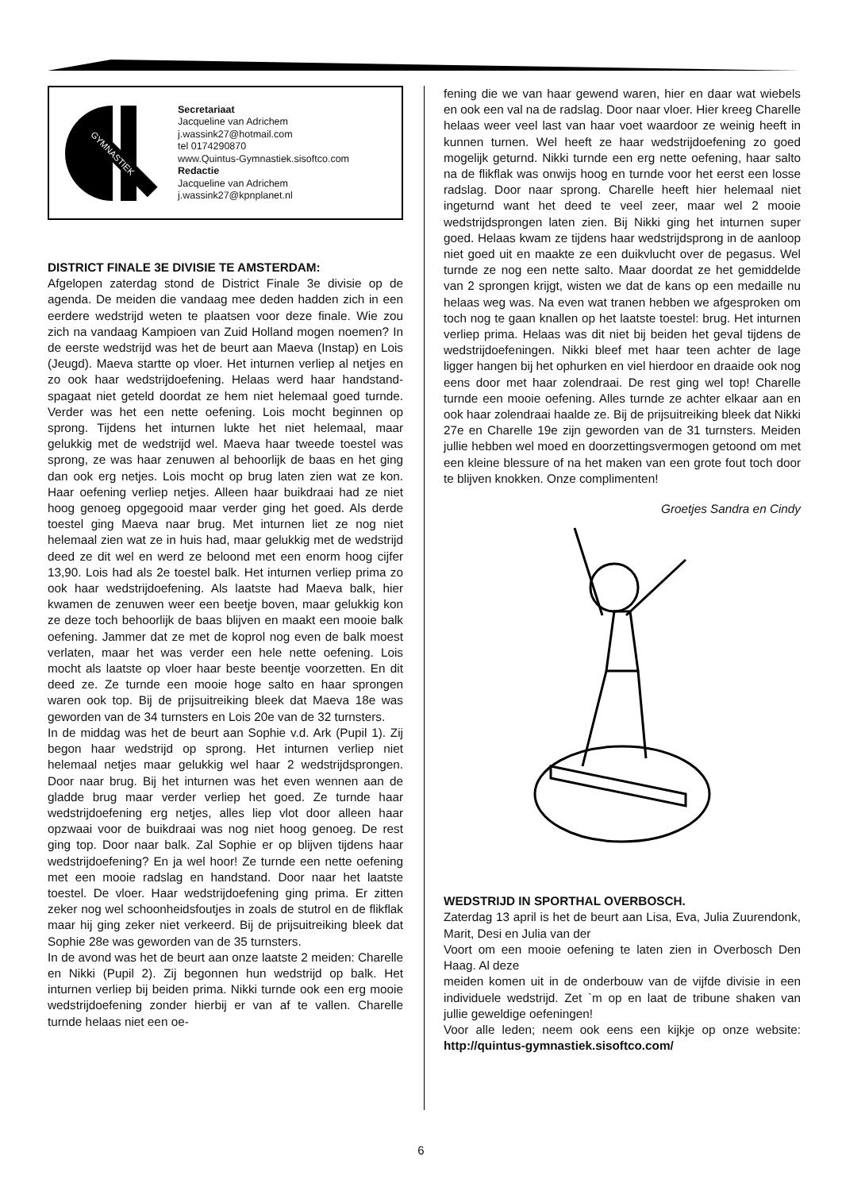GYMNASTIEK
Secretariaat
Jacqueline van Adrichem
j.wassink27@hotmail.com
tel 0174290870
www.Quintus-Gymnastiek.sisoftco.com
Redactie
Jacqueline van Adrichem
j.wassink27@kpnplanet.nl
DISTRICT FINALE 3E DIVISIE TE AMSTERDAM:
Afgelopen zaterdag stond de District Finale 3e divisie op de agenda. De meiden die vandaag mee deden hadden zich in een eerdere wedstrijd weten te plaatsen voor deze finale. Wie zou zich na vandaag Kampioen van Zuid Holland mogen noemen? In de eerste wedstrijd was het de beurt aan Maeva (Instap) en Lois (Jeugd). Maeva startte op vloer. Het inturnen verliep al netjes en zo ook haar wedstrijdoefening. Helaas werd haar handstand-spagaat niet geteld doordat ze hem niet helemaal goed turnde. Verder was het een nette oefening. Lois mocht beginnen op sprong. Tijdens het inturnen lukte het niet helemaal, maar gelukkig met de wedstrijd wel. Maeva haar tweede toestel was sprong, ze was haar zenuwen al behoorlijk de baas en het ging dan ook erg netjes. Lois mocht op brug laten zien wat ze kon. Haar oefening verliep netjes. Alleen haar buikdraai had ze niet hoog genoeg opgegooid maar verder ging het goed. Als derde toestel ging Maeva naar brug. Met inturnen liet ze nog niet helemaal zien wat ze in huis had, maar gelukkig met de wedstrijd deed ze dit wel en werd ze beloond met een enorm hoog cijfer 13,90. Lois had als 2e toestel balk. Het inturnen verliep prima zo ook haar wedstrijdoefening. Als laatste had Maeva balk, hier kwamen de zenuwen weer een beetje boven, maar gelukkig kon ze deze toch behoorlijk de baas blijven en maakt een mooie balk oefening. Jammer dat ze met de koprol nog even de balk moest verlaten, maar het was verder een hele nette oefening. Lois mocht als laatste op vloer haar beste beentje voorzetten. En dit deed ze. Ze turnde een mooie hoge salto en haar sprongen waren ook top. Bij de prijsuitreiking bleek dat Maeva 18e was geworden van de 34 turnsters en Lois 20e van de 32 turnsters.
In de middag was het de beurt aan Sophie v.d. Ark (Pupil 1). Zij begon haar wedstrijd op sprong. Het inturnen verliep niet helemaal netjes maar gelukkig wel haar 2 wedstrijdsprongen. Door naar brug. Bij het inturnen was het even wennen aan de gladde brug maar verder verliep het goed. Ze turnde haar wedstrijdoefening erg netjes, alles liep vlot door alleen haar opzwaai voor de buikdraai was nog niet hoog genoeg. De rest ging top. Door naar balk. Zal Sophie er op blijven tijdens haar wedstrijdoefening? En ja wel hoor! Ze turnde een nette oefening met een mooie radslag en handstand. Door naar het laatste toestel. De vloer. Haar wedstrijdoefening ging prima. Er zitten zeker nog wel schoonheidsfoutjes in zoals de stutrol en de flikflak maar hij ging zeker niet verkeerd. Bij de prijsuitreiking bleek dat Sophie 28e was geworden van de 35 turnsters.
In de avond was het de beurt aan onze laatste 2 meiden: Charelle en Nikki (Pupil 2). Zij begonnen hun wedstrijd op balk. Het inturnen verliep bij beiden prima. Nikki turnde ook een erg mooie wedstrijdoefening zonder hierbij er van af te vallen. Charelle turnde helaas niet een oe-
fening die we van haar gewend waren, hier en daar wat wiebels en ook een val na de radslag. Door naar vloer. Hier kreeg Charelle helaas weer veel last van haar voet waardoor ze weinig heeft in kunnen turnen. Wel heeft ze haar wedstrijdoefening zo goed mogelijk geturnd. Nikki turnde een erg nette oefening, haar salto na de flikflak was onwijs hoog en turnde voor het eerst een losse radslag. Door naar sprong. Charelle heeft hier helemaal niet ingeturnd want het deed te veel zeer, maar wel 2 mooie wedstrijdsprongen laten zien. Bij Nikki ging het inturnen super goed. Helaas kwam ze tijdens haar wedstrijdsprong in de aanloop niet goed uit en maakte ze een duikvlucht over de pegasus. Wel turnde ze nog een nette salto. Maar doordat ze het gemiddelde van 2 sprongen krijgt, wisten we dat de kans op een medaille nu helaas weg was. Na even wat tranen hebben we afgesproken om toch nog te gaan knallen op het laatste toestel: brug. Het inturnen verliep prima. Helaas was dit niet bij beiden het geval tijdens de wedstrijdoefeningen. Nikki bleef met haar teen achter de lage ligger hangen bij het ophurken en viel hierdoor en draaide ook nog eens door met haar zolendraai. De rest ging wel top! Charelle turnde een mooie oefening. Alles turnde ze achter elkaar aan en ook haar zolendraai haalde ze. Bij de prijsuitreiking bleek dat Nikki 27e en Charelle 19e zijn geworden van de 31 turnsters. Meiden jullie hebben wel moed en doorzettingsvermogen getoond om met een kleine blessure of na het maken van een grote fout toch door te blijven knokken. Onze complimenten!
Groetjes Sandra en Cindy
WEDSTRIJD IN SPORTHAL OVERBOSCH.
Zaterdag 13 april is het de beurt aan Lisa, Eva, Julia Zuurendonk, Marit, Desi en Julia van der
Voort om een mooie oefening te laten zien in Overbosch Den Haag. Al deze
meiden komen uit in de onderbouw van de vijfde divisie in een individuele wedstrijd. Zet `m op en laat de tribune shaken van jullie geweldige oefeningen!
Voor alle leden; neem ook eens een kijkje op onze website: http://quintus-gymnastiek.sisoftco.com/
6